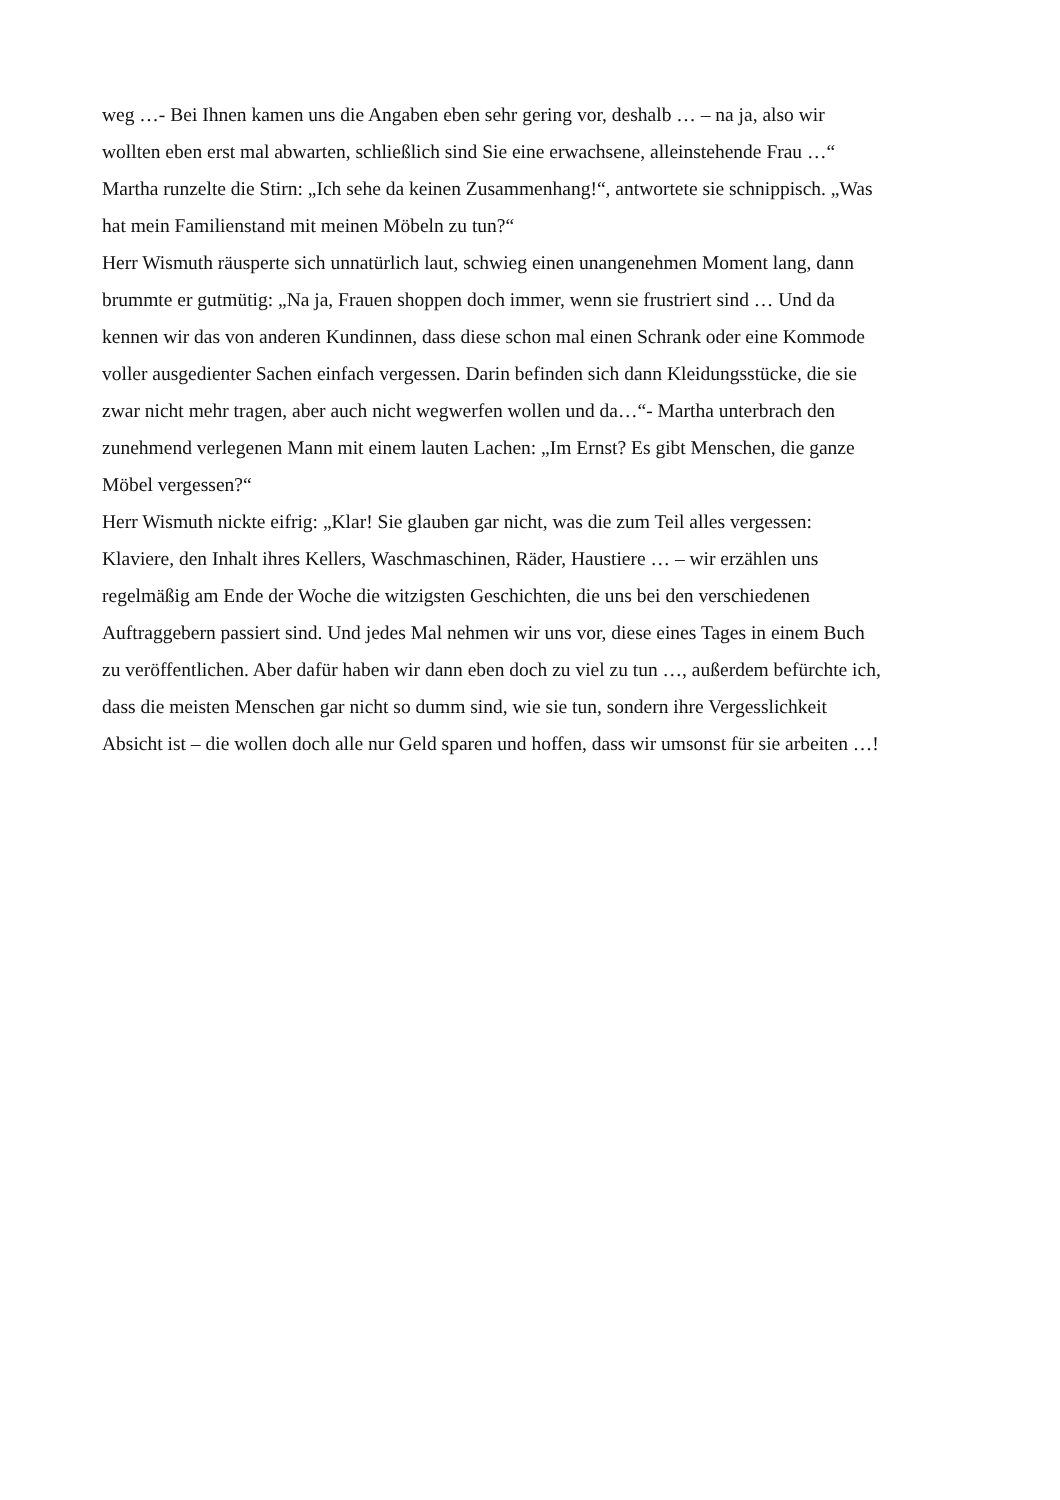weg …- Bei Ihnen kamen uns die Angaben eben sehr gering vor, deshalb … – na ja, also wir
wollten eben erst mal abwarten, schließlich sind Sie eine erwachsene, alleinstehende Frau …“
Martha runzelte die Stirn: „Ich sehe da keinen Zusammenhang!“, antwortete sie schnippisch. „Was
hat mein Familienstand mit meinen Möbeln zu tun?“
Herr Wismuth räusperte sich unnatürlich laut, schwieg einen unangenehmen Moment lang, dann
brummte er gutmütig: „Na ja, Frauen shoppen doch immer, wenn sie frustriert sind … Und da
kennen wir das von anderen Kundinnen, dass diese schon mal einen Schrank oder eine Kommode
voller ausgedienter Sachen einfach vergessen. Darin befinden sich dann Kleidungsstücke, die sie
zwar nicht mehr tragen, aber auch nicht wegwerfen wollen und da…“- Martha unterbrach den
zunehmend verlegenen Mann mit einem lauten Lachen: „Im Ernst? Es gibt Menschen, die ganze
Möbel vergessen?“
Herr Wismuth nickte eifrig: „Klar! Sie glauben gar nicht, was die zum Teil alles vergessen:
Klaviere, den Inhalt ihres Kellers, Waschmaschinen, Räder, Haustiere … – wir erzählen uns
regelmäßig am Ende der Woche die witzigsten Geschichten, die uns bei den verschiedenen
Auftraggebern passiert sind. Und jedes Mal nehmen wir uns vor, diese eines Tages in einem Buch
zu veröffentlichen. Aber dafür haben wir dann eben doch zu viel zu tun …, außerdem befürchte ich,
dass die meisten Menschen gar nicht so dumm sind, wie sie tun, sondern ihre Vergesslichkeit
Absicht ist – die wollen doch alle nur Geld sparen und hoffen, dass wir umsonst für sie arbeiten …!